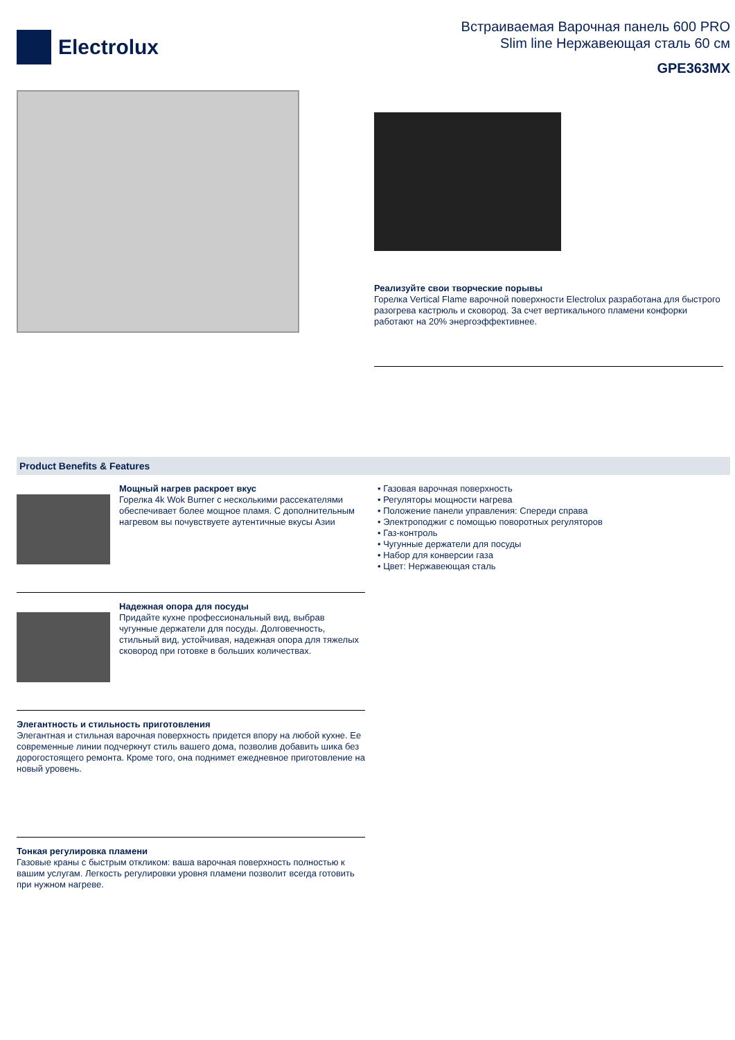Electrolux
Встраиваемая Варочная панель 600 PRO
Slim line Нержавеющая сталь 60 см
GPE363MX
Реализуйте свои творческие порывы
Горелка Vertical Flame варочной поверхности Electrolux разработана для быстрого разогрева кастрюль и сковород. За счет вертикального пламени конфорки работают на 20% энергоэффективнее.
Product Benefits & Features
Мощный нагрев раскроет вкус
Горелка 4k Wok Burner с несколькими рассекателями обеспечивает более мощное пламя. С дополнительным нагревом вы почувствуете аутентичные вкусы Азии
Надежная опора для посуды
Придайте кухне профессиональный вид, выбрав чугунные держатели для посуды. Долговечность, стильный вид, устойчивая, надежная опора для тяжелых сковород при готовке в больших количествах.
Элегантность и стильность приготовления
Элегантная и стильная варочная поверхность придется впору на любой кухне. Ее современные линии подчеркнут стиль вашего дома, позволив добавить шика без дорогостоящего ремонта. Кроме того, она поднимет ежедневное приготовление на новый уровень.
Тонкая регулировка пламени
Газовые краны с быстрым откликом: ваша варочная поверхность полностью к вашим услугам. Легкость регулировки уровня пламени позволит всегда готовить при нужном нагреве.
• Газовая варочная поверхность
• Регуляторы мощности нагрева
• Положение панели управления: Спереди справа
• Электроподжиг с помощью поворотных регуляторов
• Газ-контроль
• Чугунные держатели для посуды
• Набор для конверсии газа
• Цвет: Нержавеющая сталь